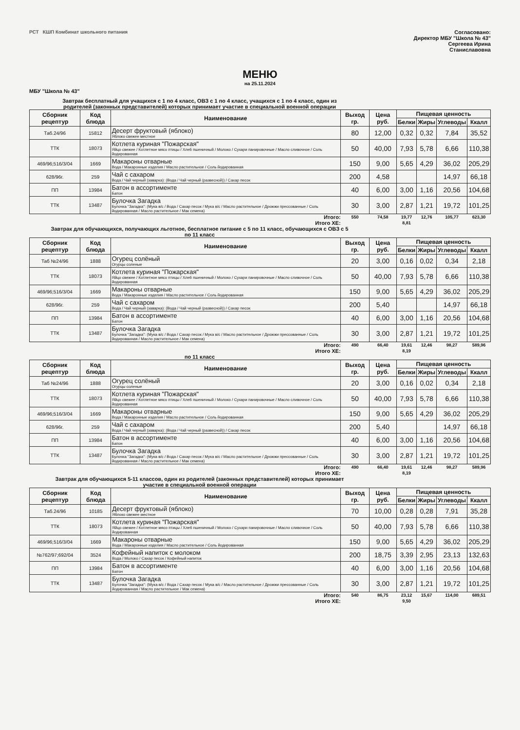РСТ КШП Комбинат школьного питания
Согласовано:
Директор МБУ "Школа № 43"
Сергеева Ирина
Станиславовна
МЕНЮ
на 25.11.2024
МБУ "Школа № 43"
Завтрак бесплатный для учащихся с 1 по 4 класс, ОВЗ с 1 по 4 класс, учащихся с 1 по 4 класс, один из родителей (законных представителей) которых принимает участие в специальной военной операции
| Сборник рецептур | Код блюда | Наименование | Выход гр. | Цена руб. | Пищевая ценность | | | |
| --- | --- | --- | --- | --- | --- | --- | --- | --- |
| | | | | | Белки | Жиры | Углеводы | Ккалл |
| Таб.24/96 | 15812 | Десерт фруктовый (яблоко) Яблоко свежее местное | 80 | 12,00 | 0,32 | 0,32 | 7,84 | 35,52 |
| ТТК | 18073 | Котлета куриная "Пожарская" Яйцо свежее / Котлетное мясо птицы / Хлеб пшеничный / Молоко / Сухари панировочные / Масло сливочное / Соль йодированная | 50 | 40,00 | 7,93 | 5,78 | 6,66 | 110,38 |
| 469/96;516/3/04 | 1669 | Макароны отварные Вода / Макаронные изделия / Масло растительное / Соль йодированная | 150 | 9,00 | 5,65 | 4,29 | 36,02 | 205,29 |
| 628/96г. | 259 | Чай с сахаром Вода / Чай черный (заварка): (Вода / Чай черный (развесной)) / Сахар песок | 200 | 4,58 | | | 14,97 | 66,18 |
| ПП | 13984 | Батон в ассортименте Батон | 40 | 6,00 | 3,00 | 1,16 | 20,56 | 104,68 |
| ТТК | 13487 | Булочка Загадка Булочка "Загадка": (Мука в/с / Вода / Сахар песок / Мука в/с / Масло растительное / Дрожжи прессованные / Соль йодированная / Масло растительное / Мак семена) | 30 | 3,00 | 2,87 | 1,21 | 19,72 | 101,25 |
| Итого: | | | 550 | 74,58 | 19,77 | 12,76 | 105,77 | 623,30 |
| Итого ХЕ: | | | | | 8,81 | | | |
Завтрак для обучающихся, получающих льготное, бесплатное питание с 5 по 11 класс, обучающихся с ОВЗ с 5 по 11 класс
| Сборник рецептур | Код блюда | Наименование | Выход гр. | Цена руб. | Пищевая ценность | | | |
| --- | --- | --- | --- | --- | --- | --- | --- | --- |
| | | | | | Белки | Жиры | Углеводы | Ккалл |
| Таб №24/96 | 1888 | Огурец солёный Огурцы соленые | 20 | 3,00 | 0,16 | 0,02 | 0,34 | 2,18 |
| ТТК | 18073 | Котлета куриная "Пожарская" Яйцо свежее / Котлетное мясо птицы / Хлеб пшеничный / Молоко / Сухари панировочные / Масло сливочное / Соль йодированная | 50 | 40,00 | 7,93 | 5,78 | 6,66 | 110,38 |
| 469/96;516/3/04 | 1669 | Макароны отварные Вода / Макаронные изделия / Масло растительное / Соль йодированная | 150 | 9,00 | 5,65 | 4,29 | 36,02 | 205,29 |
| 628/96г. | 259 | Чай с сахаром Вода / Чай черный (заварка): (Вода / Чай черный (развесной)) / Сахар песок | 200 | 5,40 | | | 14,97 | 66,18 |
| ПП | 13984 | Батон в ассортименте Батон | 40 | 6,00 | 3,00 | 1,16 | 20,56 | 104,68 |
| ТТК | 13487 | Булочка Загадка Булочка "Загадка": (Мука в/с / Вода / Сахар песок / Мука в/с / Масло растительное / Дрожжи прессованные / Соль йодированная / Масло растительное / Мак семена) | 30 | 3,00 | 2,87 | 1,21 | 19,72 | 101,25 |
| Итого: | | | 490 | 66,40 | 19,61 | 12,46 | 98,27 | 589,96 |
| Итого ХЕ: | | | | | 8,19 | | | |
по 11 класс
| Сборник рецептур | Код блюда | Наименование | Выход гр. | Цена руб. | Пищевая ценность | | | |
| --- | --- | --- | --- | --- | --- | --- | --- | --- |
| | | | | | Белки | Жиры | Углеводы | Ккалл |
| Таб №24/96 | 1888 | Огурец солёный Огурцы соленые | 20 | 3,00 | 0,16 | 0,02 | 0,34 | 2,18 |
| ТТК | 18073 | Котлета куриная "Пожарская" Яйцо свежее / Котлетное мясо птицы / Хлеб пшеничный / Молоко / Сухари панировочные / Масло сливочное / Соль йодированная | 50 | 40,00 | 7,93 | 5,78 | 6,66 | 110,38 |
| 469/96;516/3/04 | 1669 | Макароны отварные Вода / Макаронные изделия / Масло растительное / Соль йодированная | 150 | 9,00 | 5,65 | 4,29 | 36,02 | 205,29 |
| 628/96г. | 259 | Чай с сахаром Вода / Чай черный (заварка): (Вода / Чай черный (развесной)) / Сахар песок | 200 | 5,40 | | | 14,97 | 66,18 |
| ПП | 13984 | Батон в ассортименте Батон | 40 | 6,00 | 3,00 | 1,16 | 20,56 | 104,68 |
| ТТК | 13487 | Булочка Загадка Булочка "Загадка": (Мука в/с / Вода / Сахар песок / Мука в/с / Масло растительное / Дрожжи прессованные / Соль йодированная / Масло растительное / Мак семена) | 30 | 3,00 | 2,87 | 1,21 | 19,72 | 101,25 |
| Итого: | | | 490 | 66,40 | 19,61 | 12,46 | 98,27 | 589,96 |
| Итого ХЕ: | | | | | 8,19 | | | |
Завтрак для обучающихся 5-11 классов, один из родителей (законных представителей) которых принимает участие в специальной военной операции
| Сборник рецептур | Код блюда | Наименование | Выход гр. | Цена руб. | Пищевая ценность | | | |
| --- | --- | --- | --- | --- | --- | --- | --- | --- |
| | | | | | Белки | Жиры | Углеводы | Ккалл |
| Таб.24/96 | 10185 | Десерт фруктовый (яблоко) Яблоко свежее местное | 70 | 10,00 | 0,28 | 0,28 | 7,91 | 35,28 |
| ТТК | 18073 | Котлета куриная "Пожарская" Яйцо свежее / Котлетное мясо птицы / Хлеб пшеничный / Молоко / Сухари панировочные / Масло сливочное / Соль йодированная | 50 | 40,00 | 7,93 | 5,78 | 6,66 | 110,38 |
| 469/96;516/3/04 | 1669 | Макароны отварные Вода / Макаронные изделия / Масло растительное / Соль йодированная | 150 | 9,00 | 5,65 | 4,29 | 36,02 | 205,29 |
| №762/97;692/04 | 3524 | Кофейный напиток с молоком Вода / Молоко / Сахар песок / Кофейный напиток | 200 | 18,75 | 3,39 | 2,95 | 23,13 | 132,63 |
| ПП | 13984 | Батон в ассортименте Батон | 40 | 6,00 | 3,00 | 1,16 | 20,56 | 104,68 |
| ТТК | 13487 | Булочка Загадка Булочка "Загадка": (Мука в/с / Вода / Сахар песок / Мука в/с / Масло растительное / Дрожжи прессованные / Соль йодированная / Масло растительное / Мак семена) | 30 | 3,00 | 2,87 | 1,21 | 19,72 | 101,25 |
| Итого: | | | 540 | 86,75 | 23,12 | 15,67 | 114,00 | 689,51 |
| Итого ХЕ: | | | | | 9,50 | | | |